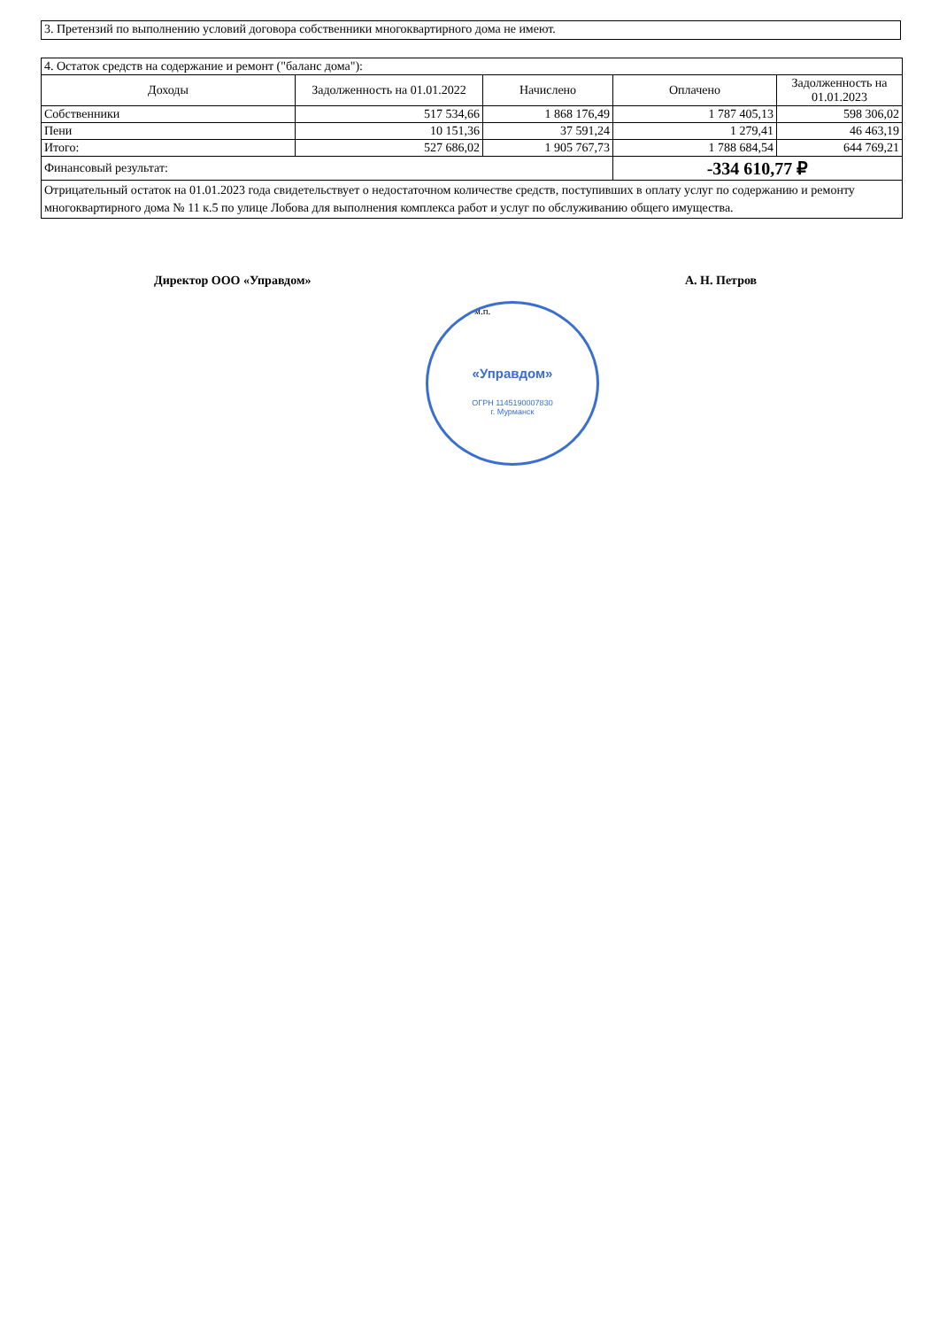3. Претензий по выполнению условий договора собственники многоквартирного дома не имеют.
| 4. Остаток средств на содержание и ремонт ("баланс дома"): | | | | |
| Доходы | Задолженность на 01.01.2022 | Начислено | Оплачено | Задолженность на 01.01.2023 |
| Собственники | 517 534,66 | 1 868 176,49 | 1 787 405,13 | 598 306,02 |
| Пени | 10 151,36 | 37 591,24 | 1 279,41 | 46 463,19 |
| Итого: | 527 686,02 | 1 905 767,73 | 1 788 684,54 | 644 769,21 |
| Финансовый результат: | | | -334 610,77 ₽ | |
| Отрицательный остаток на 01.01.2023 года свидетельствует о недостаточном количестве средств, поступивших в оплату услуг по содержанию и ремонту многоквартирного дома № 11 к.5 по улице Лобова для выполнения комплекса работ и услуг по обслуживанию общего имущества. | | | | |
«Управдом»
ОГРН 1145190007830
г. Мурманск
Директор ООО «Управдом» А. Н. Петров
м.п.